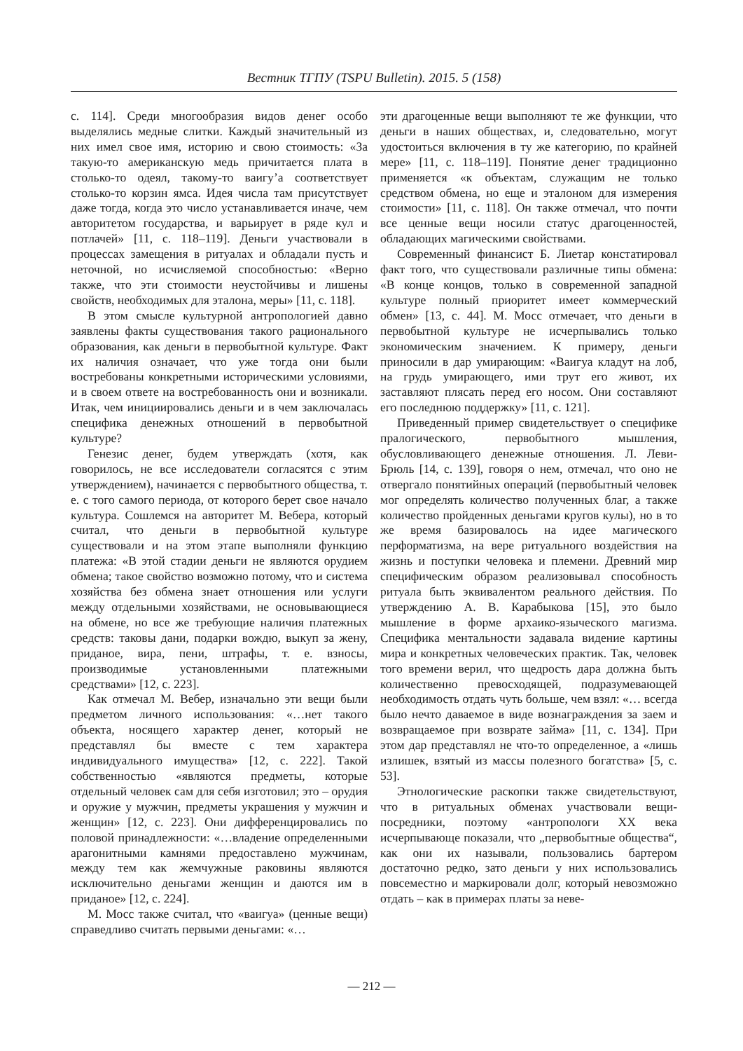Вестник ТГПУ (TSPU Bulletin). 2015. 5 (158)
с. 114]. Среди многообразия видов денег особо выделялись медные слитки. Каждый значительный из них имел свое имя, историю и свою стоимость: «За такую-то американскую медь причитается плата в столько-то одеял, такому-то ваигу’а соответствует столько-то корзин ямса. Идея числа там присутствует даже тогда, когда это число устанавливается иначе, чем авторитетом государства, и варьирует в ряде кул и потлачей» [11, с. 118–119]. Деньги участвовали в процессах замещения в ритуалах и обладали пусть и неточной, но исчисляемой способностью: «Верно также, что эти стоимости неустойчивы и лишены свойств, необходимых для эталона, меры» [11, с. 118].
В этом смысле культурной антропологией давно заявлены факты существования такого рационального образования, как деньги в первобытной культуре. Факт их наличия означает, что уже тогда они были востребованы конкретными историческими условиями, и в своем ответе на востребованность они и возникали. Итак, чем инициировались деньги и в чем заключалась специфика денежных отношений в первобытной культуре?
Генезис денег, будем утверждать (хотя, как говорилось, не все исследователи согласятся с этим утверждением), начинается с первобытного общества, т. е. с того самого периода, от которого берет свое начало культура. Сошлемся на авторитет М. Вебера, который считал, что деньги в первобытной культуре существовали и на этом этапе выполняли функцию платежа: «В этой стадии деньги не являются орудием обмена; такое свойство возможно потому, что и система хозяйства без обмена знает отношения или услуги между отдельными хозяйствами, не основывающиеся на обмене, но все же требующие наличия платежных средств: таковы дани, подарки вождю, выкуп за жену, приданое, вира, пени, штрафы, т. е. взносы, производимые установленными платежными средствами» [12, с. 223].
Как отмечал М. Вебер, изначально эти вещи были предметом личного использования: «…нет такого объекта, носящего характер денег, который не представлял бы вместе с тем характера индивидуального имущества» [12, с. 222]. Такой собственностью «являются предметы, которые отдельный человек сам для себя изготовил; это – орудия и оружие у мужчин, предметы украшения у мужчин и женщин» [12, с. 223]. Они дифференцировались по половой принадлежности: «…владение определенными арагонитными камнями предоставлено мужчинам, между тем как жемчужные раковины являются исключительно деньгами женщин и даются им в приданое» [12, с. 224].
М. Мосс также считал, что «ваигуа» (ценные вещи) справедливо считать первыми деньгами: «…
эти драгоценные вещи выполняют те же функции, что деньги в наших обществах, и, следовательно, могут удостоиться включения в ту же категорию, по крайней мере» [11, с. 118–119]. Понятие денег традиционно применяется «к объектам, служащим не только средством обмена, но еще и эталоном для измерения стоимости» [11, с. 118]. Он также отмечал, что почти все ценные вещи носили статус драгоценностей, обладающих магическими свойствами.
Современный финансист Б. Лиетар констатировал факт того, что существовали различные типы обмена: «В конце концов, только в современной западной культуре полный приоритет имеет коммерческий обмен» [13, с. 44]. М. Мосс отмечает, что деньги в первобытной культуре не исчерпывались только экономическим значением. К примеру, деньги приносили в дар умирающим: «Ваигуа кладут на лоб, на грудь умирающего, ими трут его живот, их заставляют плясать перед его носом. Они составляют его последнюю поддержку» [11, с. 121].
Приведенный пример свидетельствует о специфике пралогического, первобытного мышления, обусловливающего денежные отношения. Л. Леви-Брюль [14, с. 139], говоря о нем, отмечал, что оно не отвергало понятийных операций (первобытный человек мог определять количество полученных благ, а также количество пройденных деньгами кругов кулы), но в то же время базировалось на идее магического перформатизма, на вере ритуального воздействия на жизнь и поступки человека и племени. Древний мир специфическим образом реализовывал способность ритуала быть эквивалентом реального действия. По утверждению А. В. Карабыкова [15], это было мышление в форме архаико-языческого магизма. Специфика ментальности задавала видение картины мира и конкретных человеческих практик. Так, человек того времени верил, что щедрость дара должна быть количественно превосходящей, подразумевающей необходимость отдать чуть больше, чем взял: «… всегда было нечто даваемое в виде вознаграждения за заем и возвращаемое при возврате займа» [11, с. 134]. При этом дар представлял не что-то определенное, а «лишь излишек, взятый из массы полезного богатства» [5, с. 53].
Этнологические раскопки также свидетельствуют, что в ритуальных обменах участвовали вещи-посредники, поэтому «антропологи XX века исчерпывающе показали, что „первобытные общества“, как они их называли, пользовались бартером достаточно редко, зато деньги у них использовались повсеместно и маркировали долг, который невозможно отдать – как в примерах платы за неве-
— 212 —